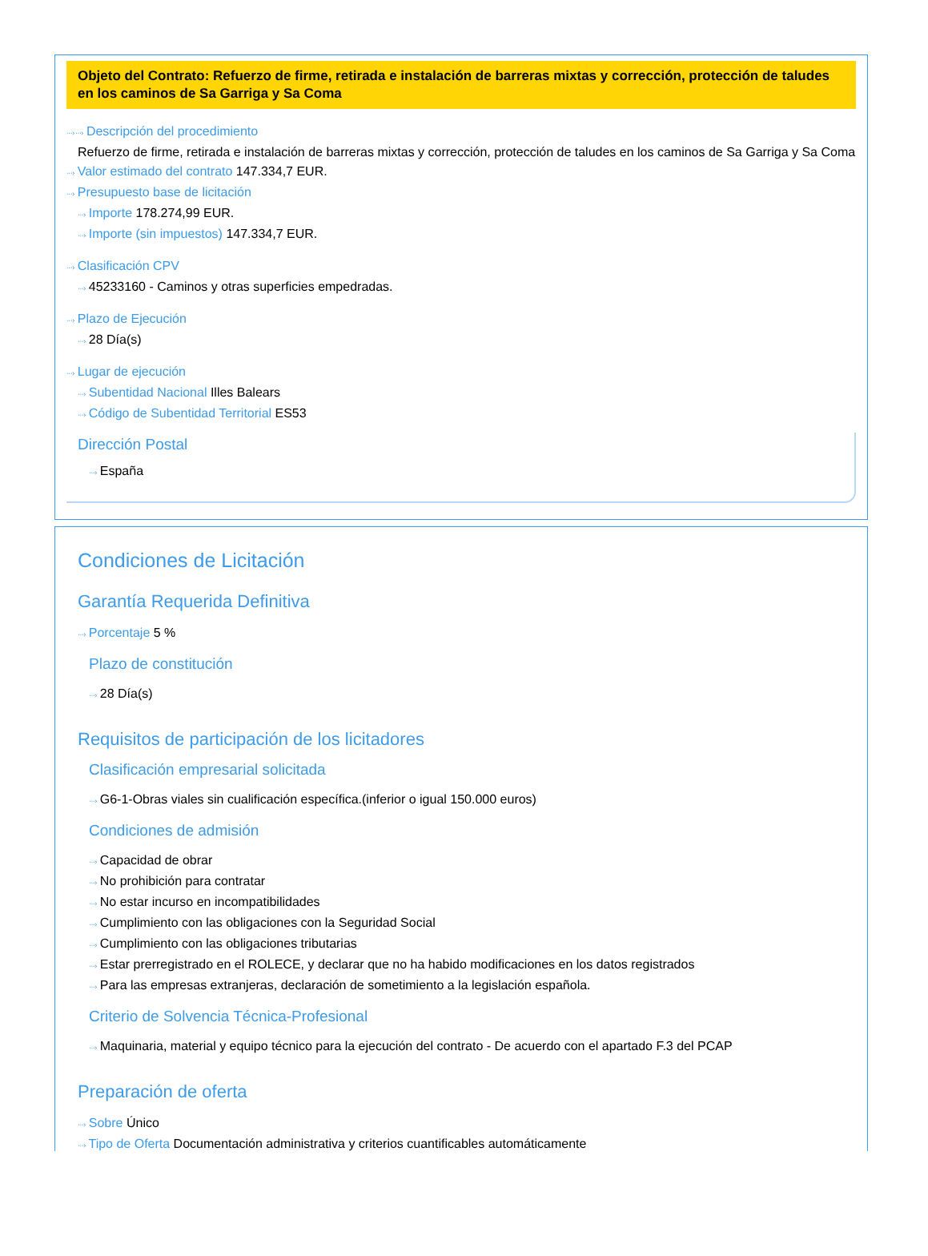Objeto del Contrato: Refuerzo de firme, retirada e instalación de barreras mixtas y corrección, protección de taludes en los caminos de Sa Garriga y Sa Coma
···› ···› Descripción del procedimiento
Refuerzo de firme, retirada e instalación de barreras mixtas y corrección, protección de taludes en los caminos de Sa Garriga y Sa Coma
···› Valor estimado del contrato 147.334,7 EUR.
···› Presupuesto base de licitación
···› Importe 178.274,99 EUR.
···› Importe (sin impuestos) 147.334,7 EUR.
···› Clasificación CPV
···› 45233160 - Caminos y otras superficies empedradas.
···› Plazo de Ejecución
···› 28 Día(s)
···› Lugar de ejecución
···› Subentidad Nacional Illes Balears
···› Código de Subentidad Territorial ES53
Dirección Postal
···› España
Condiciones de Licitación
Garantía Requerida Definitiva
···› Porcentaje 5 %
Plazo de constitución
···› 28 Día(s)
Requisitos de participación de los licitadores
Clasificación empresarial solicitada
···› G6-1-Obras viales sin cualificación específica.(inferior o igual 150.000 euros)
Condiciones de admisión
···› Capacidad de obrar
···› No prohibición para contratar
···› No estar incurso en incompatibilidades
···› Cumplimiento con las obligaciones con la Seguridad Social
···› Cumplimiento con las obligaciones tributarias
···› Estar prerregistrado en el ROLECE, y declarar que no ha habido modificaciones en los datos registrados
···› Para las empresas extranjeras, declaración de sometimiento a la legislación española.
Criterio de Solvencia Técnica-Profesional
···› Maquinaria, material y equipo técnico para la ejecución del contrato - De acuerdo con el apartado F.3 del PCAP
Preparación de oferta
···› Sobre Único
···› Tipo de Oferta Documentación administrativa y criterios cuantificables automáticamente